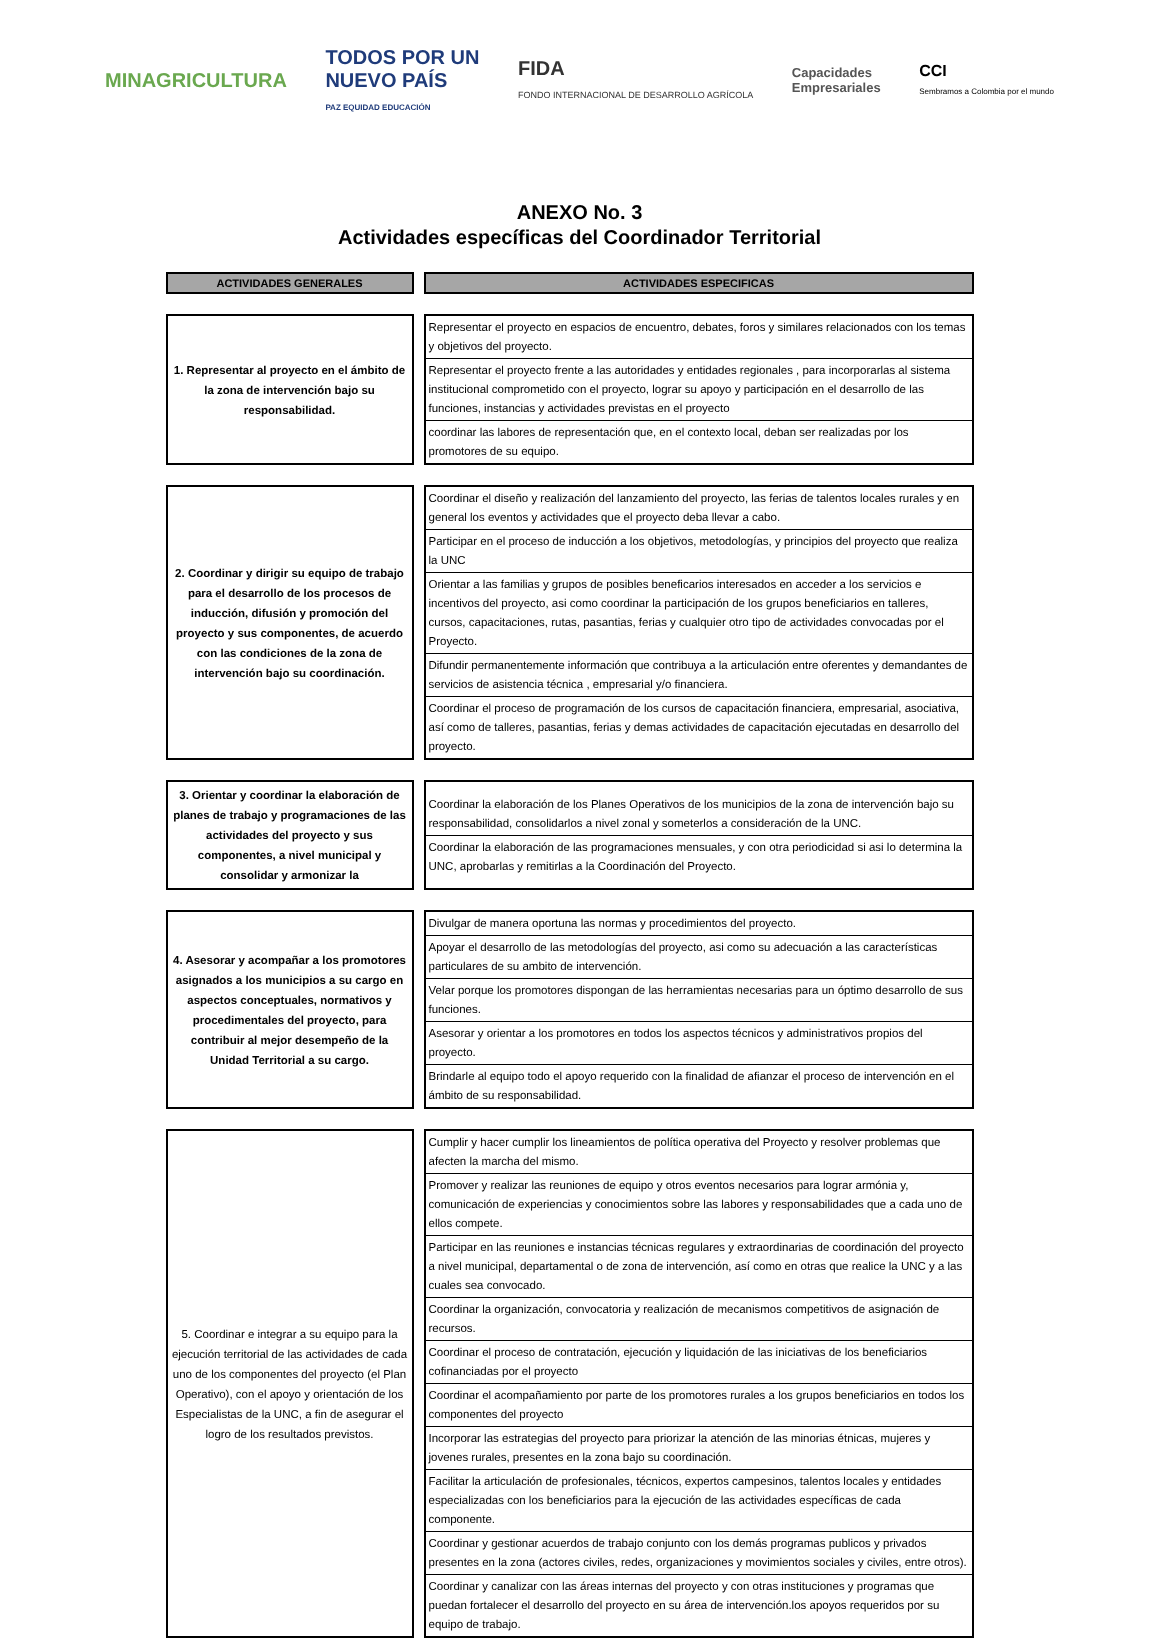MINAGRICULTURA TODOS POR UN
NUEVO PAÍS
PAZ EQUIDAD EDUCACIÓN FIDA
FONDO INTERNACIONAL DE DESARROLLO AGRÍCOLA Capacidades
Empresariales CCI
Sembramos a Colombia por el mundo
ANEXO No. 3
Actividades específicas del Coordinador Territorial
| ACTIVIDADES GENERALES | ACTIVIDADES ESPECIFICAS |
| --- | --- |
| 1. Representar al proyecto en el ámbito de la zona de intervención bajo su responsabilidad. | Representar el proyecto en espacios de encuentro, debates, foros y similares relacionados con los temas y objetivos del proyecto. Representar el proyecto frente a las autoridades y entidades regionales , para incorporarlas al sistema institucional comprometido con el proyecto, lograr su apoyo y participación en el desarrollo de las funciones, instancias y actividades previstas en el proyecto coordinar las labores de representación que, en el contexto local, deban ser realizadas por los promotores de su equipo. |
| 2. Coordinar y dirigir su equipo de trabajo para el desarrollo de los procesos de inducción, difusión y promoción del proyecto y sus componentes, de acuerdo con las condiciones de la zona de intervención bajo su coordinación. | Coordinar el diseño y realización del lanzamiento del proyecto, las ferias de talentos locales rurales y en general los eventos y actividades que el proyecto deba llevar a cabo. Participar en el proceso de inducción a los objetivos, metodologías, y principios del proyecto que realiza la UNC Orientar a las familias y grupos de posibles beneficarios interesados en acceder a los servicios e incentivos del proyecto, asi como coordinar la participación de los grupos beneficiarios en talleres, cursos, capacitaciones, rutas, pasantias, ferias y cualquier otro tipo de actividades convocadas por el Proyecto. Difundir permanentemente información que contribuya a la articulación entre oferentes y demandantes de servicios de asistencia técnica , empresarial y/o financiera. Coordinar el proceso de programación de los cursos de capacitación financiera, empresarial, asociativa, así como de talleres, pasantias, ferias y demas actividades de capacitación ejecutadas en desarrollo del proyecto. |
| 3. Orientar y coordinar la elaboración de planes de trabajo y programaciones de las actividades del proyecto y sus componentes, a nivel municipal y consolidar y armonizar la | Coordinar la elaboración de los Planes Operativos de los municipios de la zona de intervención bajo su responsabilidad, consolidarlos a nivel zonal y someterlos a consideración de la UNC. Coordinar la elaboración de las programaciones mensuales, y con otra periodicidad si asi lo determina la UNC, aprobarlas y remitirlas a la Coordinación del Proyecto. |
| 4. Asesorar y acompañar a los promotores asignados a los municipios a su cargo en aspectos conceptuales, normativos y procedimentales del proyecto, para contribuir al mejor desempeño de la Unidad Territorial a su cargo. | Divulgar de manera oportuna las normas y procedimientos del proyecto. Apoyar el desarrollo de las metodologías del proyecto, asi como su adecuación a las características particulares de su ambito de intervención. Velar porque los promotores dispongan de las herramientas necesarias para un óptimo desarrollo de sus funciones. Asesorar y orientar a los promotores en todos los aspectos técnicos y administrativos propios del proyecto. Brindarle al equipo todo el apoyo requerido con la finalidad de afianzar el proceso de intervención en el ámbito de su responsabilidad. |
| 5. Coordinar e integrar a su equipo para la ejecución territorial de las actividades de cada uno de los componentes del proyecto (el Plan Operativo), con el apoyo y orientación de los Especialistas de la UNC, a fin de asegurar el logro de los resultados previstos. | Cumplir y hacer cumplir los lineamientos de política operativa del Proyecto y resolver problemas que afecten la marcha del mismo. Promover y realizar las reuniones de equipo y otros eventos necesarios para lograr armónia y, comunicación de experiencias y conocimientos sobre las labores y responsabilidades que a cada uno de ellos compete. Participar en las reuniones e instancias técnicas regulares y extraordinarias de coordinación del proyecto a nivel municipal, departamental o de zona de intervención, así como en otras que realice la UNC y a las cuales sea convocado. Coordinar la organización, convocatoria y realización de mecanismos competitivos de asignación de recursos. Coordinar el proceso de contratación, ejecución y liquidación de las iniciativas de los beneficiarios cofinanciadas por el proyecto Coordinar el acompañamiento por parte de los promotores rurales a los grupos beneficiarios en todos los componentes del proyecto Incorporar las estrategias del proyecto para priorizar la atención de las minorias étnicas, mujeres y jovenes rurales, presentes en la zona bajo su coordinación. Facilitar la articulación de profesionales, técnicos, expertos campesinos, talentos locales y entidades especializadas con los beneficiarios para la ejecución de las actividades específicas de cada componente. Coordinar y gestionar acuerdos de trabajo conjunto con los demás programas publicos y privados presentes en la zona (actores civiles, redes, organizaciones y movimientos sociales y civiles, entre otros). Coordinar y canalizar con las áreas internas del proyecto y con otras instituciones y programas que puedan fortalecer el desarrollo del proyecto en su área de intervención.los apoyos requeridos por su equipo de trabajo. |